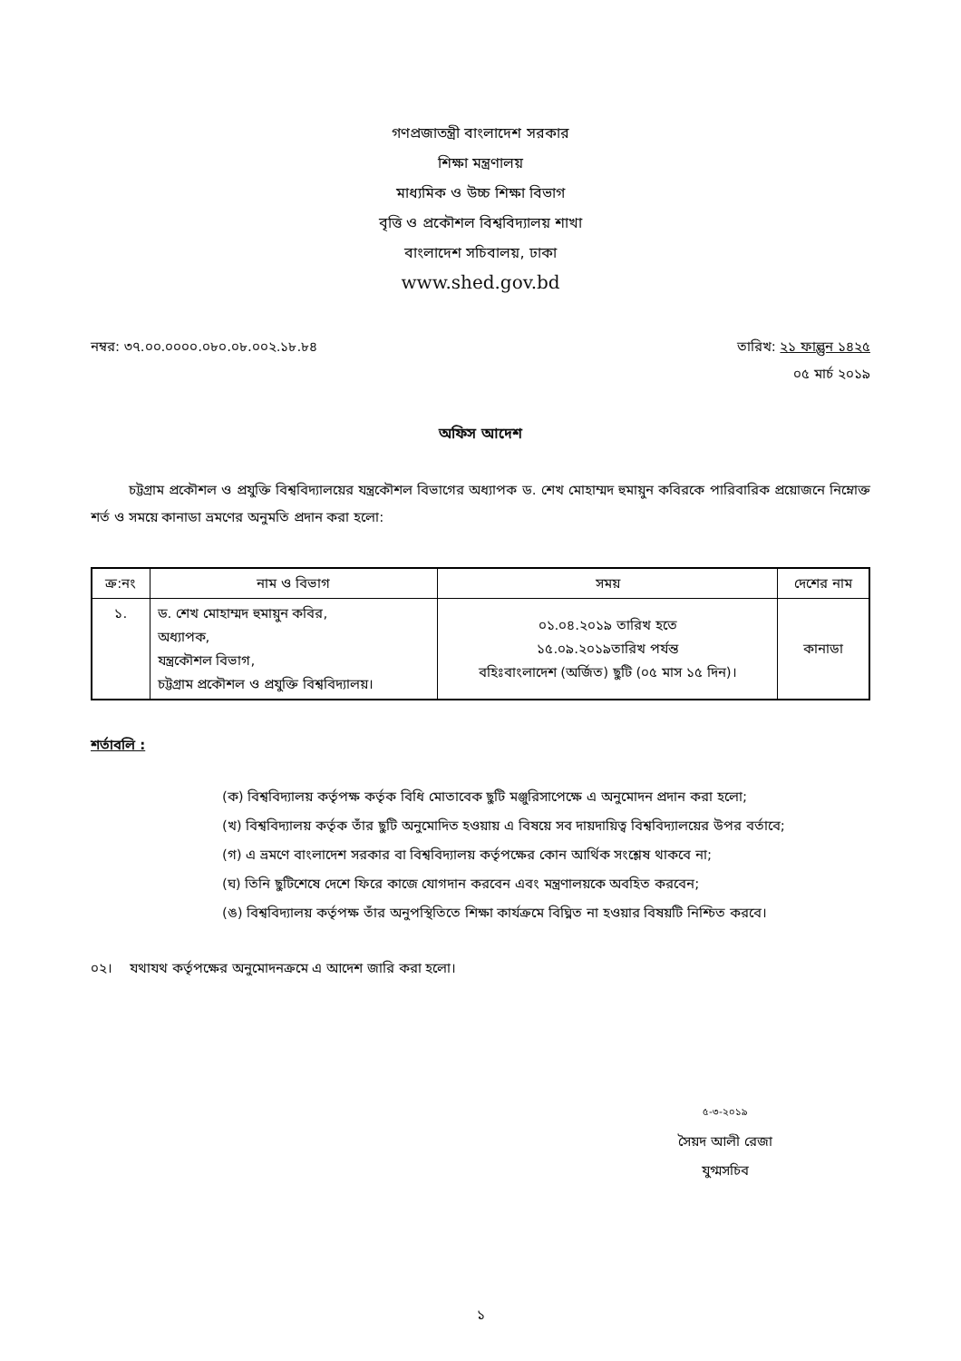গণপ্রজাতন্ত্রী বাংলাদেশ সরকার
শিক্ষা মন্ত্রণালয়
মাধ্যমিক ও উচ্চ শিক্ষা বিভাগ
বৃত্তি ও প্রকৌশল বিশ্ববিদ্যালয় শাখা
বাংলাদেশ সচিবালয়, ঢাকা
www.shed.gov.bd
নম্বর: ৩৭.০০.০০০০.০৮০.০৮.০০২.১৮.৮৪ তারিখ: ২১ ফাল্গুন ১৪২৫
০৫ মার্চ ২০১৯
অফিস আদেশ
চট্টগ্রাম প্রকৌশল ও প্রযুক্তি বিশ্ববিদ্যালয়ের যন্ত্রকৌশল বিভাগের অধ্যাপক ড. শেখ মোহাম্মদ হুমায়ুন কবিরকে পারিবারিক প্রয়োজনে নিম্নোক্ত শর্ত ও সময়ে কানাডা ভ্রমণের অনুমতি প্রদান করা হলো:
| ক্র:নং | নাম ও বিভাগ | সময় | দেশের নাম |
| --- | --- | --- | --- |
| ১. | ড. শেখ মোহাম্মদ হুমায়ুন কবির, অধ্যাপক, যন্ত্রকৌশল বিভাগ, চট্টগ্রাম প্রকৌশল ও প্রযুক্তি বিশ্ববিদ্যালয়। | ০১.০৪.২০১৯ তারিখ হতে ১৫.০৯.২০১৯তারিখ পর্যন্ত বহিঃবাংলাদেশ (অর্জিত) ছুটি (০৫ মাস ১৫ দিন)। | কানাডা |
শর্তাবলি :
(ক) বিশ্ববিদ্যালয় কর্তৃপক্ষ কর্তৃক বিধি মোতাবেক ছুটি মঞ্জুরিসাপেক্ষে এ অনুমোদন প্রদান করা হলো;
(খ) বিশ্ববিদ্যালয় কর্তৃক তাঁর ছুটি অনুমোদিত হওয়ায় এ বিষয়ে সব দায়দায়িত্ব বিশ্ববিদ্যালয়ের উপর বর্তাবে;
(গ) এ ভ্রমণে বাংলাদেশ সরকার বা বিশ্ববিদ্যালয় কর্তৃপক্ষের কোন আর্থিক সংশ্লেষ থাকবে না;
(ঘ) তিনি ছুটিশেষে দেশে ফিরে কাজে যোগদান করবেন এবং মন্ত্রণালয়কে অবহিত করবেন;
(ঙ) বিশ্ববিদ্যালয় কর্তৃপক্ষ তাঁর অনুপস্থিতিতে শিক্ষা কার্যক্রমে বিঘ্নিত না হওয়ার বিষয়টি নিশ্চিত করবে।
০২। যথাযথ কর্তৃপক্ষের অনুমোদনক্রমে এ আদেশ জারি করা হলো।
৫-৩-২০১৯
সৈয়দ আলী রেজা
যুগ্মসচিব
১